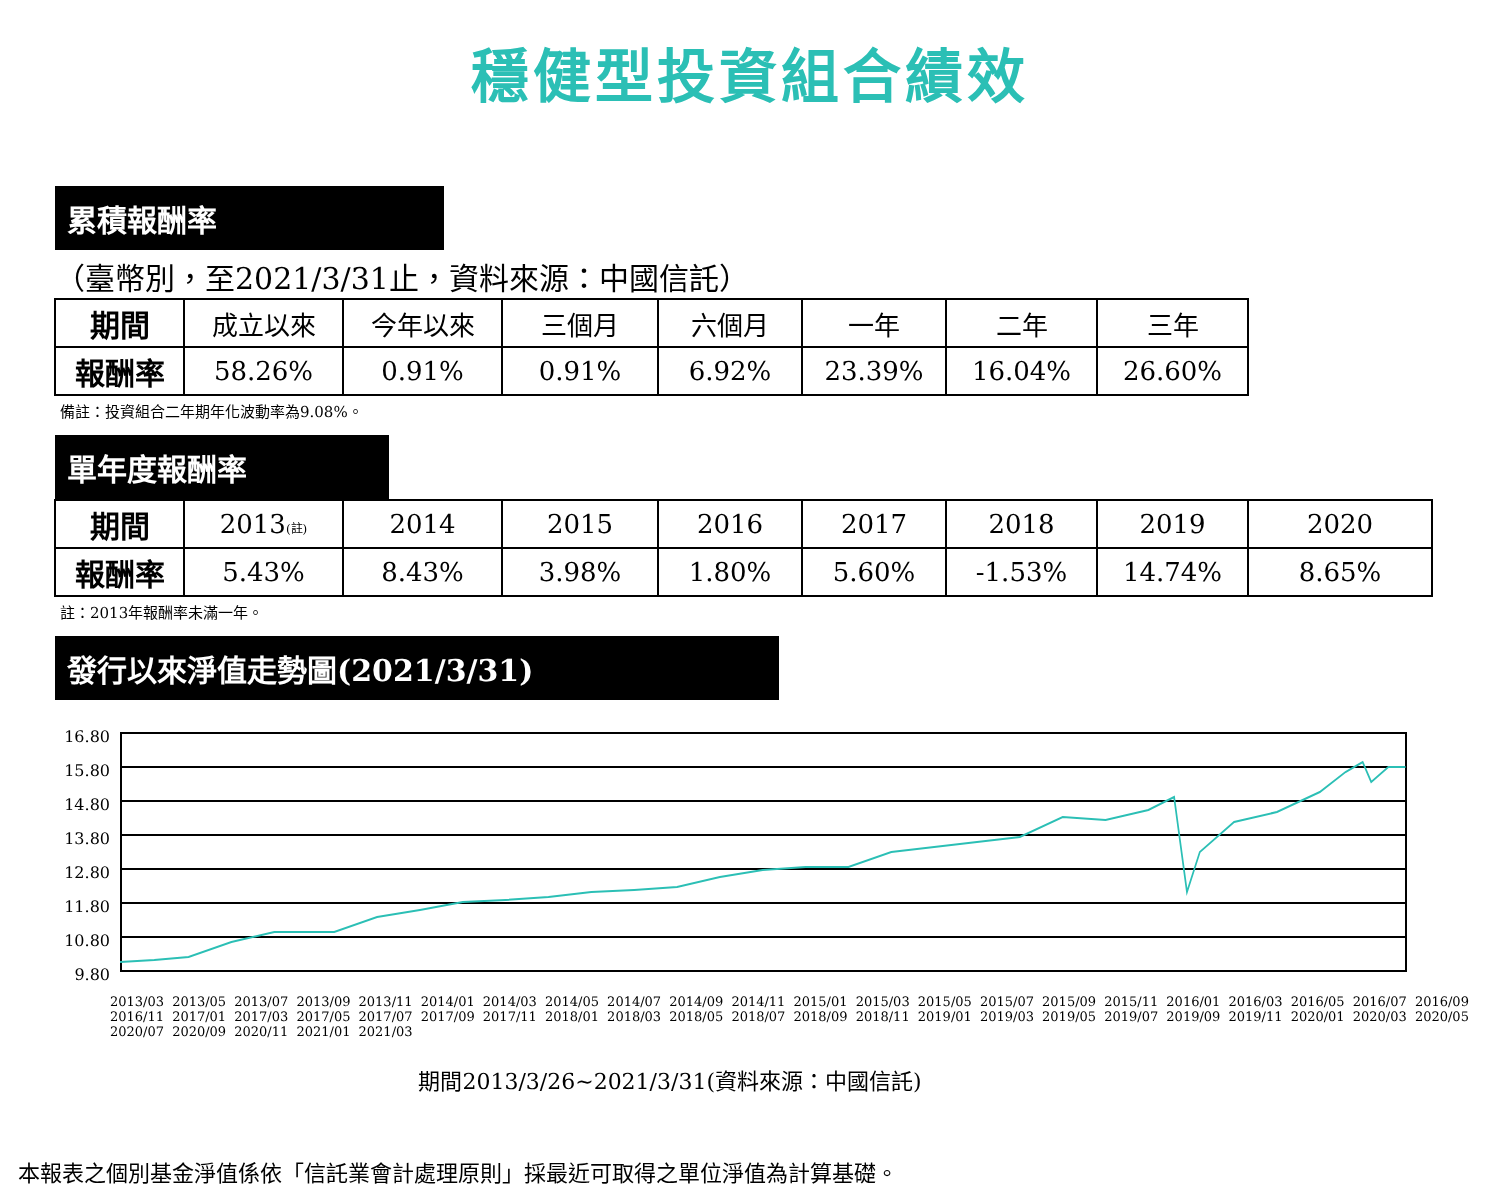穩健型投資組合績效
累積報酬率
（臺幣別，至2021/3/31止，資料來源：中國信託）
| 期間 | 成立以來 | 今年以來 | 三個月 | 六個月 | 一年 | 二年 | 三年 |
| 報酬率 | 58.26% | 0.91% | 0.91% | 6.92% | 23.39% | 16.04% | 26.60% |
備註：投資組合二年期年化波動率為9.08%。
單年度報酬率
| 期間 | 2013 (註) | 2014 | 2015 | 2016 | 2017 | 2018 | 2019 | 2020 |
| 報酬率 | 5.43% | 8.43% | 3.98% | 1.80% | 5.60% | -1.53% | 14.74% | 8.65% |
註：2013年報酬率未滿一年。
發行以來淨值走勢圖(2021/3/31)
16.80
15.80
14.80
13.80
12.80
11.80
10.80
9.80
2013/03 2013/05 2013/07 2013/09 2013/11 2014/01 2014/03 2014/05 2014/07 2014/09 2014/11 2015/01 2015/03 2015/05 2015/07 2015/09 2015/11 2016/01 2016/03 2016/05 2016/07 2016/09 2016/11 2017/01 2017/03 2017/05 2017/07 2017/09 2017/11 2018/01 2018/03 2018/05 2018/07 2018/09 2018/11 2019/01 2019/03 2019/05 2019/07 2019/09 2019/11 2020/01 2020/03 2020/05 2020/07 2020/09 2020/11 2021/01 2021/03
期間2013/3/26~2021/3/31(資料來源：中國信託)
本報表之個別基金淨值係依「信託業會計處理原則」採最近可取得之單位淨值為計算基礎。